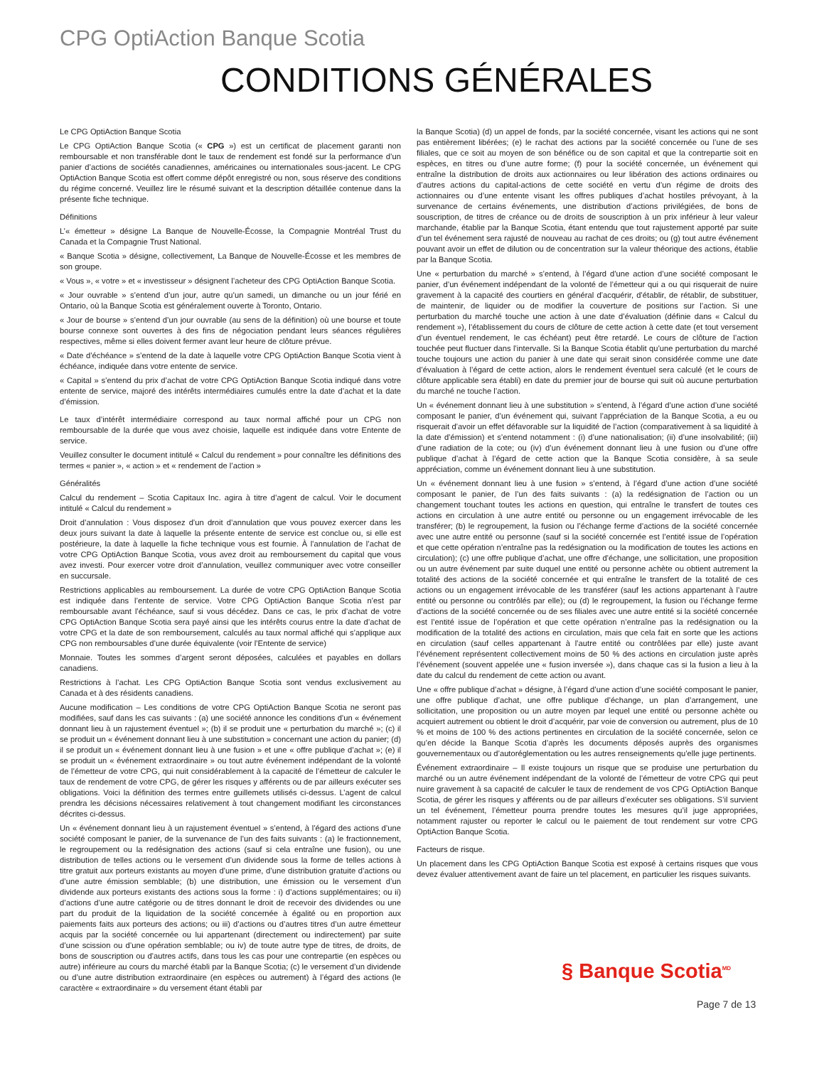CPG OptiAction Banque Scotia
CONDITIONS GÉNÉRALES
Le CPG OptiAction Banque Scotia
Le CPG OptiAction Banque Scotia (« CPG ») est un certificat de placement garanti non remboursable et non transférable dont le taux de rendement est fondé sur la performance d’un panier d’actions de sociétés canadiennes, américaines ou internationales sous-jacent. Le CPG OptiAction Banque Scotia est offert comme dépôt enregistré ou non, sous réserve des conditions du régime concerné. Veuillez lire le résumé suivant et la description détaillée contenue dans la présente fiche technique.
Définitions
L’« émetteur » désigne La Banque de Nouvelle-Écosse, la Compagnie Montréal Trust du Canada et la Compagnie Trust National.
« Banque Scotia » désigne, collectivement, La Banque de Nouvelle-Écosse et les membres de son groupe.
« Vous », « votre » et « investisseur » désignent l’acheteur des CPG OptiAction Banque Scotia.
« Jour ouvrable » s’entend d’un jour, autre qu’un samedi, un dimanche ou un jour férié en Ontario, où la Banque Scotia est généralement ouverte à Toronto, Ontario.
« Jour de bourse » s’entend d’un jour ouvrable (au sens de la définition) où une bourse et toute bourse connexe sont ouvertes à des fins de négociation pendant leurs séances régulières respectives, même si elles doivent fermer avant leur heure de clôture prévue.
« Date d’échéance » s’entend de la date à laquelle votre CPG OptiAction Banque Scotia vient à échéance, indiquée dans votre entente de service.
« Capital » s’entend du prix d’achat de votre CPG OptiAction Banque Scotia indiqué dans votre entente de service, majoré des intérêts intermédiaires cumulés entre la date d’achat et la date d’émission.
Le taux d’intérêt intermédiaire correspond au taux normal affiché pour un CPG non remboursable de la durée que vous avez choisie, laquelle est indiquée dans votre Entente de service.
Veuillez consulter le document intitulé « Calcul du rendement » pour connaître les définitions des termes « panier », « action » et « rendement de l’action »
Généralités
Calcul du rendement – Scotia Capitaux Inc. agira à titre d’agent de calcul. Voir le document intitulé « Calcul du rendement »
Droit d’annulation : Vous disposez d’un droit d’annulation que vous pouvez exercer dans les deux jours suivant la date à laquelle la présente entente de service est conclue ou, si elle est postérieure, la date à laquelle la fiche technique vous est fournie. À l’annulation de l’achat de votre CPG OptiAction Banque Scotia, vous avez droit au remboursement du capital que vous avez investi. Pour exercer votre droit d’annulation, veuillez communiquer avec votre conseiller en succursale.
Restrictions applicables au remboursement. La durée de votre CPG OptiAction Banque Scotia est indiquée dans l’entente de service. Votre CPG OptiAction Banque Scotia n’est par remboursable avant l’échéance, sauf si vous décédez. Dans ce cas, le prix d’achat de votre CPG OptiAction Banque Scotia sera payé ainsi que les intérêts courus entre la date d’achat de votre CPG et la date de son remboursement, calculés au taux normal affiché qui s’applique aux CPG non remboursables d’une durée équivalente (voir l’Entente de service)
Monnaie. Toutes les sommes d’argent seront déposées, calculées et payables en dollars canadiens.
Restrictions à l’achat. Les CPG OptiAction Banque Scotia sont vendus exclusivement au Canada et à des résidents canadiens.
Aucune modification – Les conditions de votre CPG OptiAction Banque Scotia ne seront pas modifiées, sauf dans les cas suivants : (a) une société annonce les conditions d’un « événement donnant lieu à un rajustement éventuel »; (b) il se produit une « perturbation du marché »; (c) il se produit un « événement donnant lieu à une substitution » concernant une action du panier; (d) il se produit un « événement donnant lieu à une fusion » et une « offre publique d’achat »; (e) il se produit un « événement extraordinaire » ou tout autre événement indépendant de la volonté de l’émetteur de votre CPG, qui nuit considérablement à la capacité de l’émetteur de calculer le taux de rendement de votre CPG, de gérer les risques y afférents ou de par ailleurs exécuter ses obligations. Voici la définition des termes entre guillemets utilisés ci-dessus. L’agent de calcul prendra les décisions nécessaires relativement à tout changement modifiant les circonstances décrites ci-dessus.
Un « événement donnant lieu à un rajustement éventuel » s’entend, à l’égard des actions d’une société composant le panier, de la survenance de l’un des faits suivants : (a) le fractionnement, le regroupement ou la redésignation des actions (sauf si cela entraîne une fusion), ou une distribution de telles actions ou le versement d’un dividende sous la forme de telles actions à titre gratuit aux porteurs existants au moyen d’une prime, d’une distribution gratuite d’actions ou d’une autre émission semblable; (b) une distribution, une émission ou le versement d’un dividende aux porteurs existants des actions sous la forme : i) d’actions supplémentaires; ou ii) d’actions d’une autre catégorie ou de titres donnant le droit de recevoir des dividendes ou une part du produit de la liquidation de la société concernée à égalité ou en proportion aux paiements faits aux porteurs des actions; ou iii) d’actions ou d’autres titres d’un autre émetteur acquis par la société concernée ou lui appartenant (directement ou indirectement) par suite d’une scission ou d’une opération semblable; ou iv) de toute autre type de titres, de droits, de bons de souscription ou d’autres actifs, dans tous les cas pour une contrepartie (en espèces ou autre) inférieure au cours du marché établi par la Banque Scotia; (c) le versement d’un dividende ou d’une autre distribution extraordinaire (en espèces ou autrement) à l’égard des actions (le caractère « extraordinaire » du versement étant établi par
la Banque Scotia) (d) un appel de fonds, par la société concernée, visant les actions qui ne sont pas entièrement libérées; (e) le rachat des actions par la société concernée ou l’une de ses filiales, que ce soit au moyen de son bénéfice ou de son capital et que la contrepartie soit en espèces, en titres ou d’une autre forme; (f) pour la société concernée, un événement qui entraîne la distribution de droits aux actionnaires ou leur libération des actions ordinaires ou d’autres actions du capital-actions de cette société en vertu d’un régime de droits des actionnaires ou d’une entente visant les offres publiques d’achat hostiles prévoyant, à la survenance de certains événements, une distribution d’actions privilégiées, de bons de souscription, de titres de créance ou de droits de souscription à un prix inférieur à leur valeur marchande, établie par la Banque Scotia, étant entendu que tout rajustement apporté par suite d’un tel événement sera rajusté de nouveau au rachat de ces droits; ou (g) tout autre événement pouvant avoir un effet de dilution ou de concentration sur la valeur théorique des actions, établie par la Banque Scotia.
Une « perturbation du marché » s’entend, à l’égard d’une action d’une société composant le panier, d’un événement indépendant de la volonté de l’émetteur qui a ou qui risquerait de nuire gravement à la capacité des courtiers en général d’acquérir, d’établir, de rétablir, de substituer, de maintenir, de liquider ou de modifier la couverture de positions sur l’action. Si une perturbation du marché touche une action à une date d’évaluation (définie dans « Calcul du rendement »), l’établissement du cours de clôture de cette action à cette date (et tout versement d’un éventuel rendement, le cas échéant) peut être retardé. Le cours de clôture de l’action touchée peut fluctuer dans l’intervalle. Si la Banque Scotia établit qu’une perturbation du marché touche toujours une action du panier à une date qui serait sinon considérée comme une date d’évaluation à l’égard de cette action, alors le rendement éventuel sera calculé (et le cours de clôture applicable sera établi) en date du premier jour de bourse qui suit où aucune perturbation du marché ne touche l’action.
Un « événement donnant lieu à une substitution » s’entend, à l’égard d’une action d’une société composant le panier, d’un événement qui, suivant l’appréciation de la Banque Scotia, a eu ou risquerait d’avoir un effet défavorable sur la liquidité de l’action (comparativement à sa liquidité à la date d’émission) et s’entend notamment : (i) d’une nationalisation; (ii) d’une insolvabilité; (iii) d’une radiation de la cote; ou (iv) d’un événement donnant lieu à une fusion ou d’une offre publique d’achat à l’égard de cette action que la Banque Scotia considère, à sa seule appréciation, comme un événement donnant lieu à une substitution.
Un « événement donnant lieu à une fusion » s’entend, à l’égard d’une action d’une société composant le panier, de l’un des faits suivants : (a) la redésignation de l’action ou un changement touchant toutes les actions en question, qui entraîne le transfert de toutes ces actions en circulation à une autre entité ou personne ou un engagement irrévocable de les transférer; (b) le regroupement, la fusion ou l’échange ferme d’actions de la société concernée avec une autre entité ou personne (sauf si la société concernée est l’entité issue de l’opération et que cette opération n’entraîne pas la redésignation ou la modification de toutes les actions en circulation); (c) une offre publique d’achat, une offre d’échange, une sollicitation, une proposition ou un autre événement par suite duquel une entité ou personne achète ou obtient autrement la totalité des actions de la société concernée et qui entraîne le transfert de la totalité de ces actions ou un engagement irrévocable de les transférer (sauf les actions appartenant à l’autre entité ou personne ou contrôlés par elle); ou (d) le regroupement, la fusion ou l’échange ferme d’actions de la société concernée ou de ses filiales avec une autre entité si la société concernée est l’entité issue de l’opération et que cette opération n’entraîne pas la redésignation ou la modification de la totalité des actions en circulation, mais que cela fait en sorte que les actions en circulation (sauf celles appartenant à l’autre entité ou contrôlées par elle) juste avant l’événement représentent collectivement moins de 50 % des actions en circulation juste après l’événement (souvent appelée une « fusion inversée »), dans chaque cas si la fusion a lieu à la date du calcul du rendement de cette action ou avant.
Une « offre publique d’achat » désigne, à l’égard d’une action d’une société composant le panier, une offre publique d’achat, une offre publique d’échange, un plan d’arrangement, une sollicitation, une proposition ou un autre moyen par lequel une entité ou personne achète ou acquiert autrement ou obtient le droit d’acquérir, par voie de conversion ou autrement, plus de 10 % et moins de 100 % des actions pertinentes en circulation de la société concernée, selon ce qu’en décide la Banque Scotia d’après les documents déposés auprès des organismes gouvernementaux ou d’autoréglementation ou les autres renseignements qu’elle juge pertinents.
Événement extraordinaire – Il existe toujours un risque que se produise une perturbation du marché ou un autre événement indépendant de la volonté de l’émetteur de votre CPG qui peut nuire gravement à sa capacité de calculer le taux de rendement de vos CPG OptiAction Banque Scotia, de gérer les risques y afférents ou de par ailleurs d’exécuter ses obligations. S’il survient un tel événement, l’émetteur pourra prendre toutes les mesures qu’il juge appropriées, notamment rajuster ou reporter le calcul ou le paiement de tout rendement sur votre CPG OptiAction Banque Scotia.
Facteurs de risque.
Un placement dans les CPG OptiAction Banque Scotia est exposé à certains risques que vous devez évaluer attentivement avant de faire un tel placement, en particulier les risques suivants.
§ Banque Scotia<sup>MD</sup>
Page 7 de 13